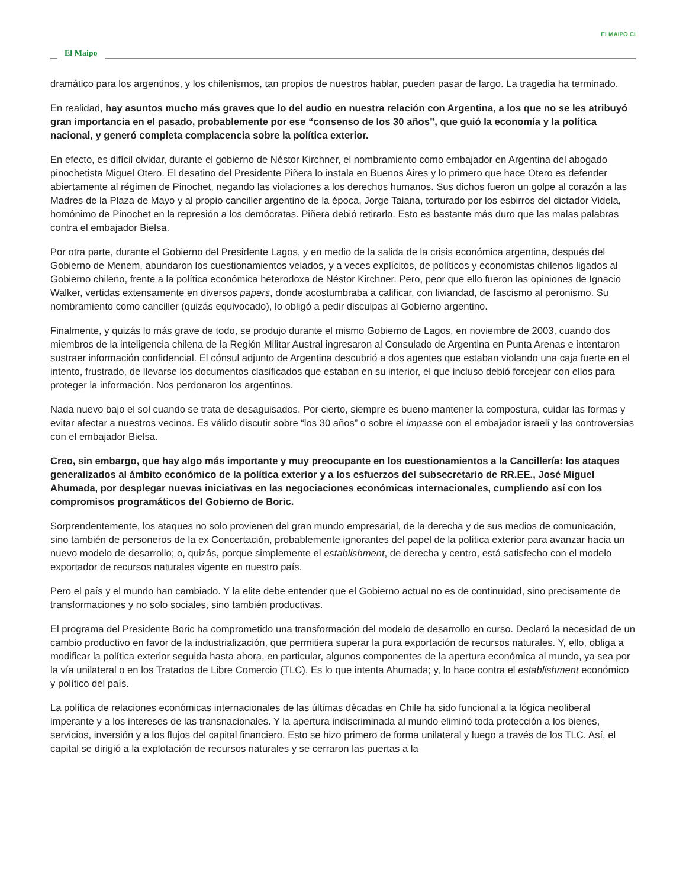ELMAIPO.CL
El Maipo
dramático para los argentinos, y los chilenismos, tan propios de nuestros hablar, pueden pasar de largo. La tragedia ha terminado.
En realidad, hay asuntos mucho más graves que lo del audio en nuestra relación con Argentina, a los que no se les atribuyó gran importancia en el pasado, probablemente por ese “consenso de los 30 años”, que guió la economía y la política nacional, y generó completa complacencia sobre la política exterior.
En efecto, es difícil olvidar, durante el gobierno de Néstor Kirchner, el nombramiento como embajador en Argentina del abogado pinochetista Miguel Otero. El desatino del Presidente Piñera lo instala en Buenos Aires y lo primero que hace Otero es defender abiertamente al régimen de Pinochet, negando las violaciones a los derechos humanos. Sus dichos fueron un golpe al corazón a las Madres de la Plaza de Mayo y al propio canciller argentino de la época, Jorge Taiana, torturado por los esbirros del dictador Videla, homónimo de Pinochet en la represión a los demócratas. Piñera debió retirarlo. Esto es bastante más duro que las malas palabras contra el embajador Bielsa.
Por otra parte, durante el Gobierno del Presidente Lagos, y en medio de la salida de la crisis económica argentina, después del Gobierno de Menem, abundaron los cuestionamientos velados, y a veces explícitos, de políticos y economistas chilenos ligados al Gobierno chileno, frente a la política económica heterodoxa de Néstor Kirchner. Pero, peor que ello fueron las opiniones de Ignacio Walker, vertidas extensamente en diversos papers, donde acostumbraba a calificar, con liviandad, de fascismo al peronismo. Su nombramiento como canciller (quizás equivocado), lo obligó a pedir disculpas al Gobierno argentino.
Finalmente, y quizás lo más grave de todo, se produjo durante el mismo Gobierno de Lagos, en noviembre de 2003, cuando dos miembros de la inteligencia chilena de la Región Militar Austral ingresaron al Consulado de Argentina en Punta Arenas e intentaron sustraer información confidencial. El cónsul adjunto de Argentina descubrió a dos agentes que estaban violando una caja fuerte en el intento, frustrado, de llevarse los documentos clasificados que estaban en su interior, el que incluso debió forcejear con ellos para proteger la información. Nos perdonaron los argentinos.
Nada nuevo bajo el sol cuando se trata de desaguisados. Por cierto, siempre es bueno mantener la compostura, cuidar las formas y evitar afectar a nuestros vecinos. Es válido discutir sobre “los 30 años” o sobre el impasse con el embajador israelí y las controversias con el embajador Bielsa.
Creo, sin embargo, que hay algo más importante y muy preocupante en los cuestionamientos a la Cancillería: los ataques generalizados al ámbito económico de la política exterior y a los esfuerzos del subsecretario de RR.EE., José Miguel Ahumada, por desplegar nuevas iniciativas en las negociaciones económicas internacionales, cumpliendo así con los compromisos programáticos del Gobierno de Boric.
Sorprendentemente, los ataques no solo provienen del gran mundo empresarial, de la derecha y de sus medios de comunicación, sino también de personeros de la ex Concertación, probablemente ignorantes del papel de la política exterior para avanzar hacia un nuevo modelo de desarrollo; o, quizás, porque simplemente el establishment, de derecha y centro, está satisfecho con el modelo exportador de recursos naturales vigente en nuestro país.
Pero el país y el mundo han cambiado. Y la elite debe entender que el Gobierno actual no es de continuidad, sino precisamente de transformaciones y no solo sociales, sino también productivas.
El programa del Presidente Boric ha comprometido una transformación del modelo de desarrollo en curso. Declaró la necesidad de un cambio productivo en favor de la industrialización, que permitiera superar la pura exportación de recursos naturales. Y, ello, obliga a modificar la política exterior seguida hasta ahora, en particular, algunos componentes de la apertura económica al mundo, ya sea por la vía unilateral o en los Tratados de Libre Comercio (TLC). Es lo que intenta Ahumada; y, lo hace contra el establishment económico y político del país.
La política de relaciones económicas internacionales de las últimas décadas en Chile ha sido funcional a la lógica neoliberal imperante y a los intereses de las transnacionales. Y la apertura indiscriminada al mundo eliminó toda protección a los bienes, servicios, inversión y a los flujos del capital financiero. Esto se hizo primero de forma unilateral y luego a través de los TLC. Así, el capital se dirigió a la explotación de recursos naturales y se cerraron las puertas a la